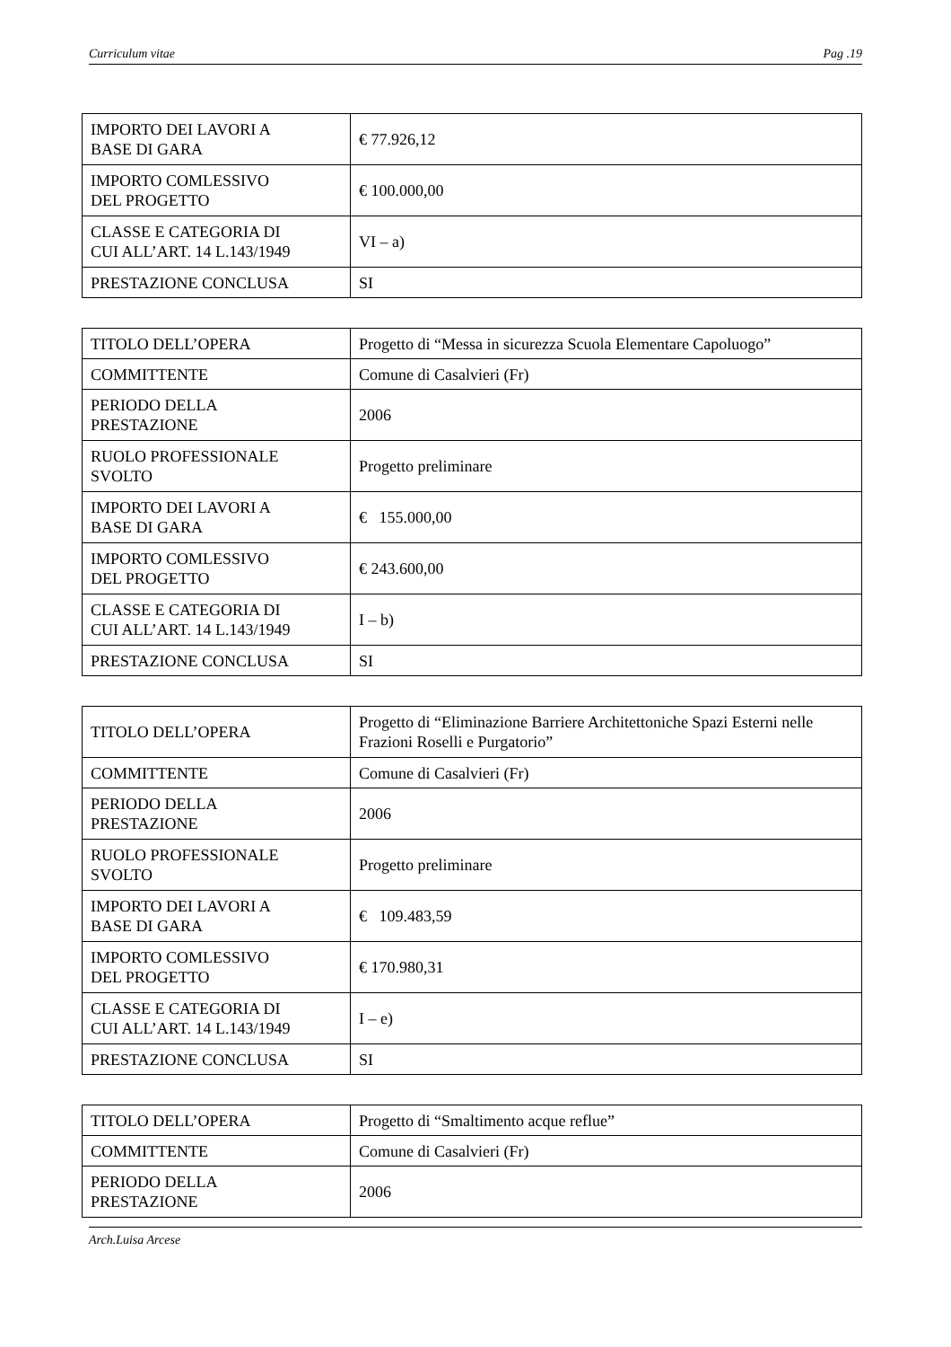Curriculum vitae Pag .19
| IMPORTO DEI LAVORI A BASE DI GARA | € 77.926,12 |
| IMPORTO COMLESSIVO DEL PROGETTO | € 100.000,00 |
| CLASSE E CATEGORIA DI CUI ALL’ART. 14 L.143/1949 | VI – a) |
| PRESTAZIONE CONCLUSA | SI |
| TITOLO DELL’OPERA | Progetto di “Messa in sicurezza Scuola Elementare Capoluogo” |
| COMMITTENTE | Comune di Casalvieri (Fr) |
| PERIODO DELLA PRESTAZIONE | 2006 |
| RUOLO PROFESSIONALE SVOLTO | Progetto preliminare |
| IMPORTO DEI LAVORI A BASE DI GARA | € 155.000,00 |
| IMPORTO COMLESSIVO DEL PROGETTO | € 243.600,00 |
| CLASSE E CATEGORIA DI CUI ALL’ART. 14 L.143/1949 | I – b) |
| PRESTAZIONE CONCLUSA | SI |
| TITOLO DELL’OPERA | Progetto di “Eliminazione Barriere Architettoniche Spazi Esterni nelle Frazioni Roselli e Purgatorio” |
| COMMITTENTE | Comune di Casalvieri (Fr) |
| PERIODO DELLA PRESTAZIONE | 2006 |
| RUOLO PROFESSIONALE SVOLTO | Progetto preliminare |
| IMPORTO DEI LAVORI A BASE DI GARA | € 109.483,59 |
| IMPORTO COMLESSIVO DEL PROGETTO | € 170.980,31 |
| CLASSE E CATEGORIA DI CUI ALL’ART. 14 L.143/1949 | I – e) |
| PRESTAZIONE CONCLUSA | SI |
| TITOLO DELL’OPERA | Progetto di “Smaltimento acque reflue” |
| COMMITTENTE | Comune di Casalvieri (Fr) |
| PERIODO DELLA PRESTAZIONE | 2006 |
Arch.Luisa Arcese